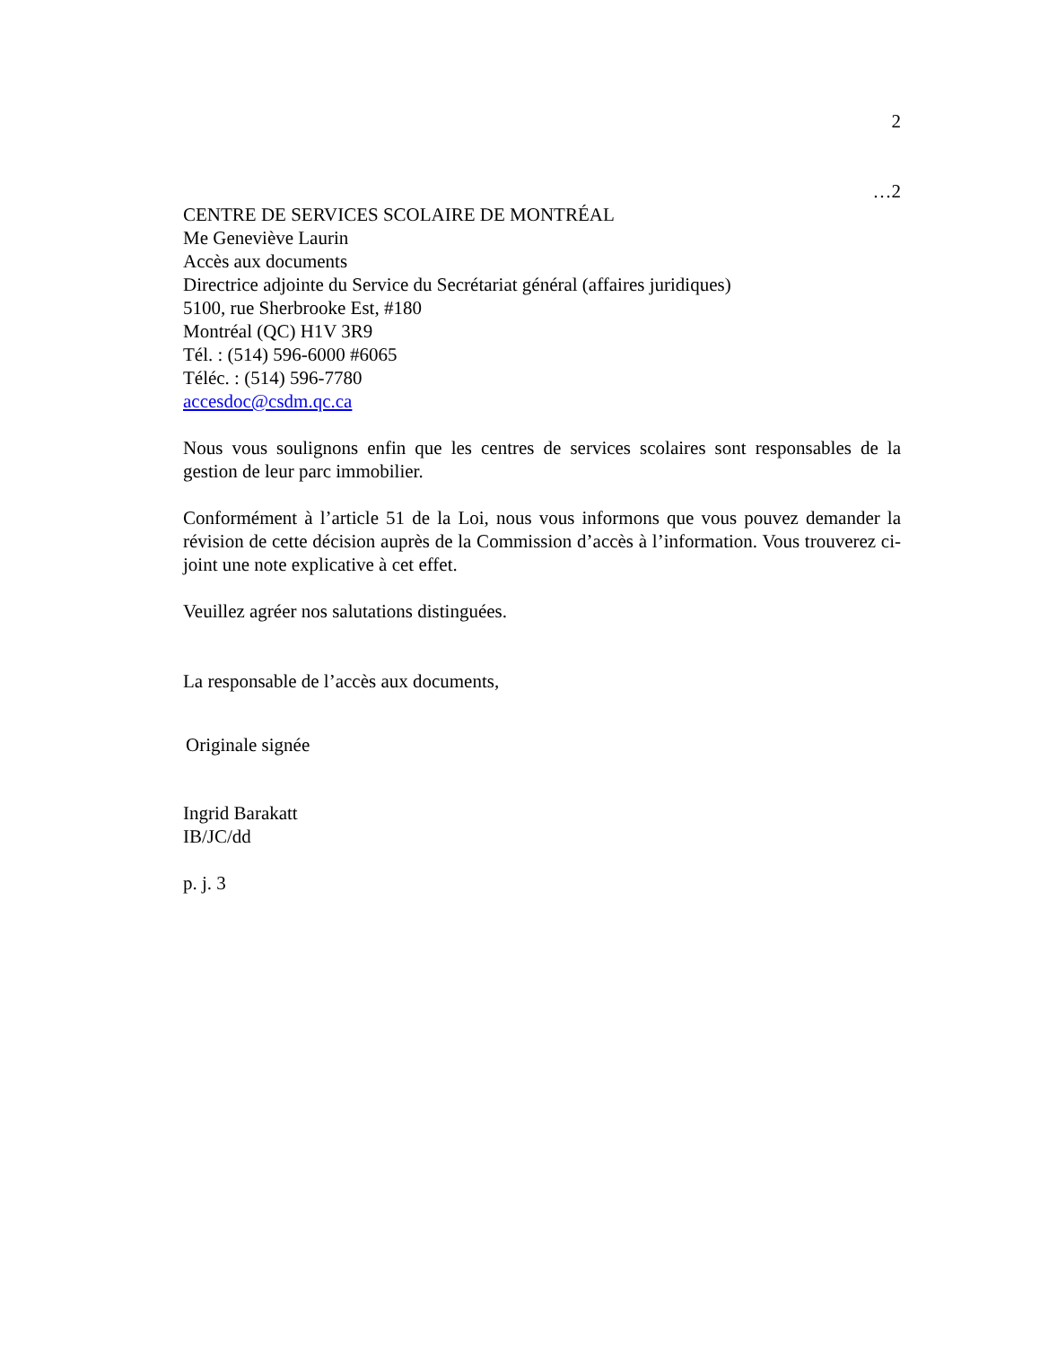2
…2
CENTRE DE SERVICES SCOLAIRE DE MONTRÉAL
Me Geneviève Laurin
Accès aux documents
Directrice adjointe du Service du Secrétariat général (affaires juridiques)
5100, rue Sherbrooke Est, #180
Montréal (QC) H1V 3R9
Tél. : (514) 596-6000 #6065
Téléc. : (514) 596-7780
accesdoc@csdm.qc.ca
Nous vous soulignons enfin que les centres de services scolaires sont responsables de la gestion de leur parc immobilier.
Conformément à l’article 51 de la Loi, nous vous informons que vous pouvez demander la révision de cette décision auprès de la Commission d’accès à l’information. Vous trouverez ci-joint une note explicative à cet effet.
Veuillez agréer nos salutations distinguées.
La responsable de l’accès aux documents,
Originale signée
Ingrid Barakatt
IB/JC/dd
p. j. 3